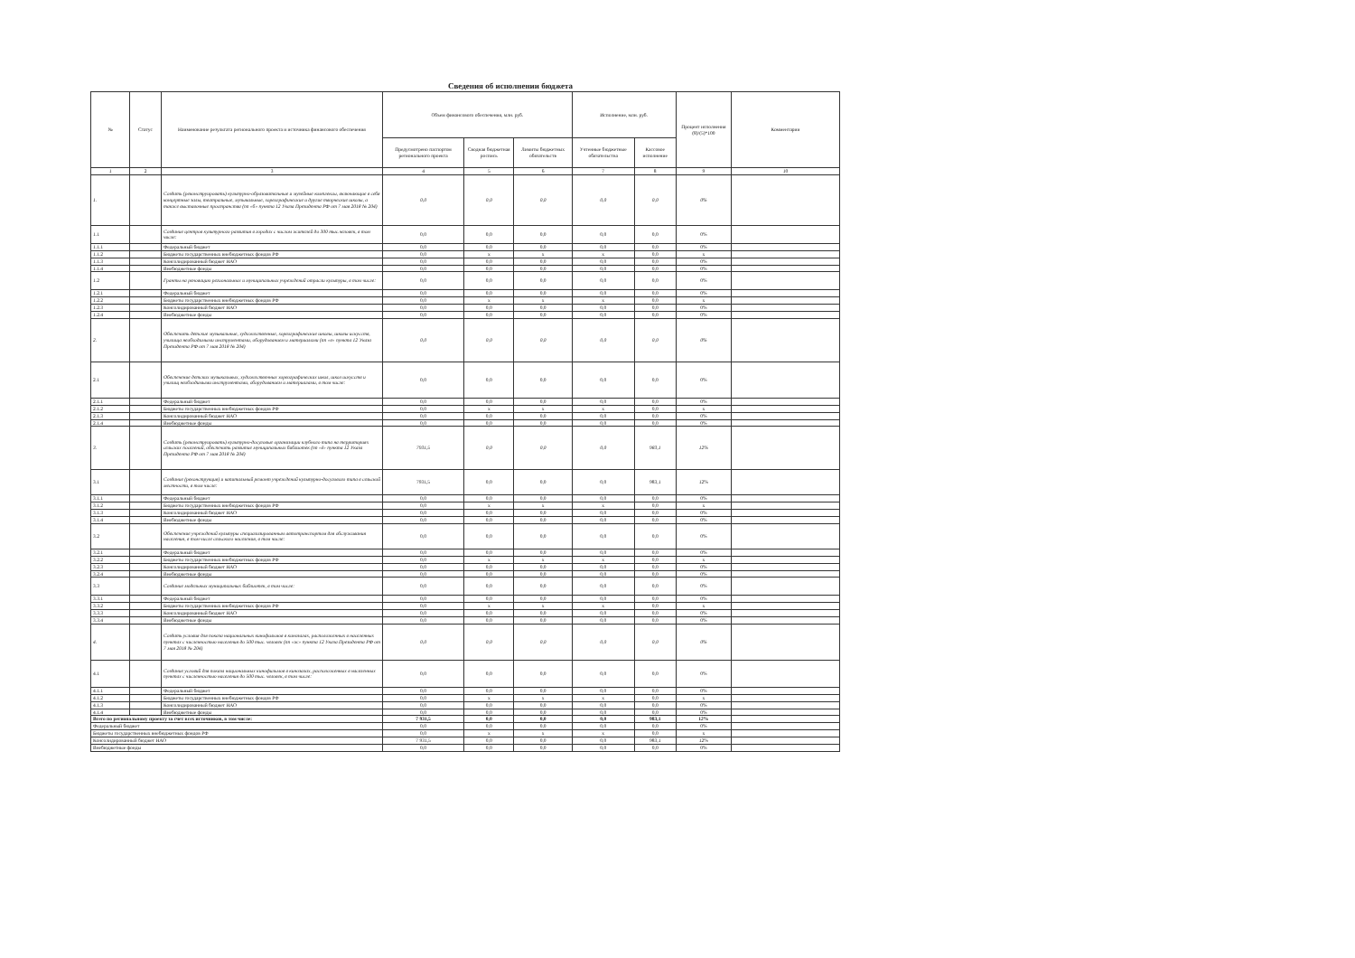Сведения об исполнении бюджета
| № | Статус | Наименование результата регионального проекта и источника финансового обеспечения | Объем финансового обеспечения, млн. руб. | | | Исполнение, млн. руб. | | Процент исполнения (8)/(5)*100 | Комментарии |
| --- | --- | --- | --- | --- | --- | --- | --- | --- | --- |
| | | | Предусмотрено паспортом регионального проекта | Сводная бюджетная роспись | Лимиты бюджетных обязательств | Учтенные бюджетные обязательства | Кассовое исполнение | | |
| 1 | 2 | 3 | 4 | 5 | 6 | 7 | 8 | 9 | 10 |
| 1. | | Создать (реконструировать) культурно-образовательные и музейные комплексы, включающие в себя концертные залы, театральные, музыкальные, хореографические и другие творческие школы, а также выставочные пространства (пп «б» пункта 12 Указа Президента РФ от 7 мая 2018 № 204) | 0,0 | 0,0 | 0,0 | 0,0 | 0,0 | 0% | |
| 1.1 | | Создание центров культурного развития в городах с числом жителей до 300 тыс.человек, в том числе: | 0,0 | 0,0 | 0,0 | 0,0 | 0,0 | 0% | |
| 1.1.1 | | Федеральный бюджет | 0,0 | 0,0 | 0,0 | 0,0 | 0,0 | 0% | |
| 1.1.2 | | Бюджеты государственных внебюджетных фондов РФ | 0,0 | x | x | x | 0,0 | x | |
| 1.1.3 | | Консолидированный бюджет НАО | 0,0 | 0,0 | 0,0 | 0,0 | 0,0 | 0% | |
| 1.1.4 | | Внебюджетные фонды | 0,0 | 0,0 | 0,0 | 0,0 | 0,0 | 0% | |
| 1.2 | | Гранты на реновацию региональных и муниципальных учреждений отрасли культуры, в том числе: | 0,0 | 0,0 | 0,0 | 0,0 | 0,0 | 0% | |
| 1.2.1 | | Федеральный бюджет | 0,0 | 0,0 | 0,0 | 0,0 | 0,0 | 0% | |
| 1.2.2 | | Бюджеты государственных внебюджетных фондов РФ | 0,0 | x | x | x | 0,0 | x | |
| 1.2.3 | | Консолидированный бюджет НАО | 0,0 | 0,0 | 0,0 | 0,0 | 0,0 | 0% | |
| 1.2.4 | | Внебюджетные фонды | 0,0 | 0,0 | 0,0 | 0,0 | 0,0 | 0% | |
| 2. | | Обеспечить детские музыкальные, художественные, хореографические школы, школы искусств, училища необходимыми инструментами, оборудованием и материалами (пп «е» пункта 12 Указа Президента РФ от 7 мая 2018 № 204) | 0,0 | 0,0 | 0,0 | 0,0 | 0,0 | 0% | |
| 2.1 | | Обеспечение детских музыкальных, художественных хореографических школ, школ искусств и училищ необходимыми инструментами, оборудованием и материалами, в том числе: | 0,0 | 0,0 | 0,0 | 0,0 | 0,0 | 0% | |
| 2.1.1 | | Федеральный бюджет | 0,0 | 0,0 | 0,0 | 0,0 | 0,0 | 0% | |
| 2.1.2 | | Бюджеты государственных внебюджетных фондов РФ | 0,0 | x | x | x | 0,0 | x | |
| 2.1.3 | | Консолидированный бюджет НАО | 0,0 | 0,0 | 0,0 | 0,0 | 0,0 | 0% | |
| 2.1.4 | | Внебюджетные фонды | 0,0 | 0,0 | 0,0 | 0,0 | 0,0 | 0% | |
| 3. | | Создать (реконструировать) культурно-досуговые организации клубного типа на территориях сельских поселений, обеспечить развитие муниципальных библиотек (пп «ё» пункта 12 Указа Президента РФ от 7 мая 2018 № 204) | 7931,5 | 0,0 | 0,0 | 0,0 | 983,1 | 12% | |
| 3.1 | | Создание (реконструкция) и капитальный ремонт учреждений культурно-досугового типа в сельской местности, в том числе: | 7931,5 | 0,0 | 0,0 | 0,0 | 983,1 | 12% | |
| 3.1.1 | | Федеральный бюджет | 0,0 | 0,0 | 0,0 | 0,0 | 0,0 | 0% | |
| 3.1.2 | | Бюджеты государственных внебюджетных фондов РФ | 0,0 | x | x | x | 0,0 | x | |
| 3.1.3 | | Консолидированный бюджет НАО | 0,0 | 0,0 | 0,0 | 0,0 | 0,0 | 0% | |
| 3.1.4 | | Внебюджетные фонды | 0,0 | 0,0 | 0,0 | 0,0 | 0,0 | 0% | |
| 3.2 | | Обеспечение учреждений культуры специализированным автотранспортом для обслуживания населения, в том числе сельского населения, в том числе: | 0,0 | 0,0 | 0,0 | 0,0 | 0,0 | 0% | |
| 3.2.1 | | Федеральный бюджет | 0,0 | 0,0 | 0,0 | 0,0 | 0,0 | 0% | |
| 3.2.2 | | Бюджеты государственных внебюджетных фондов РФ | 0,0 | x | x | x | 0,0 | x | |
| 3.2.3 | | Консолидированный бюджет НАО | 0,0 | 0,0 | 0,0 | 0,0 | 0,0 | 0% | |
| 3.2.4 | | Внебюджетные фонды | 0,0 | 0,0 | 0,0 | 0,0 | 0,0 | 0% | |
| 3.3 | | Создание модельных муниципальных библиотек, в том числе: | 0,0 | 0,0 | 0,0 | 0,0 | 0,0 | 0% | |
| 3.3.1 | | Федеральный бюджет | 0,0 | 0,0 | 0,0 | 0,0 | 0,0 | 0% | |
| 3.3.2 | | Бюджеты государственных внебюджетных фондов РФ | 0,0 | x | x | x | 0,0 | x | |
| 3.3.3 | | Консолидированный бюджет НАО | 0,0 | 0,0 | 0,0 | 0,0 | 0,0 | 0% | |
| 3.3.4 | | Внебюджетные фонды | 0,0 | 0,0 | 0,0 | 0,0 | 0,0 | 0% | |
| 4. | | Создать условия для показа национальных кинофильмов в кинозалах, расположенных в населенных пунктах с численностью населения до 500 тыс. человек (пп «ж» пункта 12 Указа Президента РФ от 7 мая 2018 № 204) | 0,0 | 0,0 | 0,0 | 0,0 | 0,0 | 0% | |
| 4.1 | | Создание условий для показа национальных кинофильмов в кинозалах, расположенных в населенных пунктах с численностью населения до 500 тыс. человек, в том числе: | 0,0 | 0,0 | 0,0 | 0,0 | 0,0 | 0% | |
| 4.1.1 | | Федеральный бюджет | 0,0 | 0,0 | 0,0 | 0,0 | 0,0 | 0% | |
| 4.1.2 | | Бюджеты государственных внебюджетных фондов РФ | 0,0 | x | x | x | 0,0 | x | |
| 4.1.3 | | Консолидированный бюджет НАО | 0,0 | 0,0 | 0,0 | 0,0 | 0,0 | 0% | |
| 4.1.4 | | Внебюджетные фонды | 0,0 | 0,0 | 0,0 | 0,0 | 0,0 | 0% | |
| Всего по региональному проекту за счет всех источников, в том числе: | | | 7 931,5 | 0,0 | 0,0 | 0,0 | 983,1 | 12% | |
| Федеральный бюджет | | | 0,0 | 0,0 | 0,0 | 0,0 | 0,0 | 0% | |
| Бюджеты государственных внебюджетных фондов РФ | | | 0,0 | x | x | x | 0,0 | x | |
| Консолидированный бюджет НАО | | | 7 931,5 | 0,0 | 0,0 | 0,0 | 983,1 | 12% | |
| Внебюджетные фонды | | | 0,0 | 0,0 | 0,0 | 0,0 | 0,0 | 0% | |